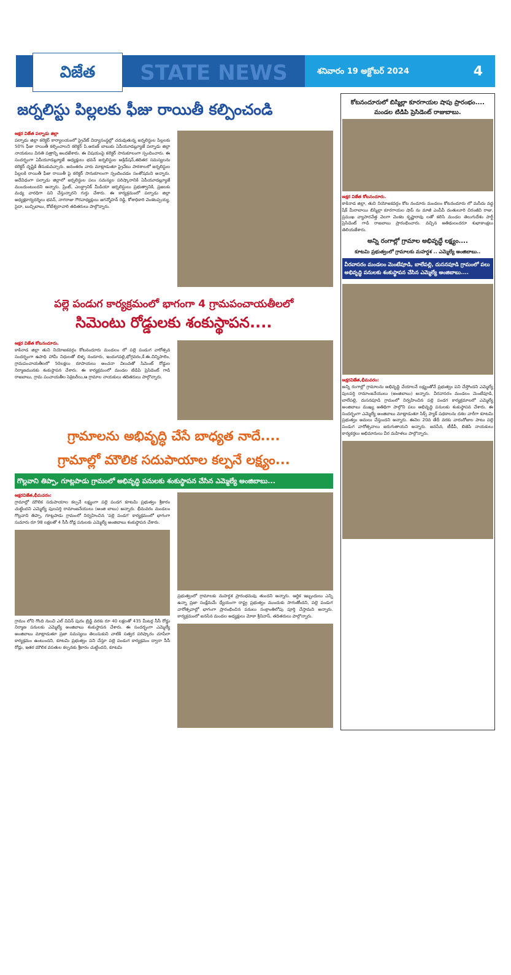విజేత
STATE NEWS
శనివారం 19 అక్టోబర్ 2024 4
జర్నలిస్టు పిల్లలకు ఫీజు రాయితీ కల్పించండి
అక్షర విజేత పల్నాడు జిల్లా
పల్నాడు జిల్లా కలెక్టర్ కార్యాలయంలో ప్రైవేట్ విద్యాసంస్థల్లో చదువుతున్న జర్నలిస్టుల పిల్లలకు 50% ఫీజు రాయితీ కల్పించాలని కలెక్టర్ పి.అరుణ్ బాబుకు ఏపీయూడబ్ల్యూజే పల్నాడు జిల్లా నాయకులు వినతి పత్రాన్ని అందజేశారు. ఈ విషయంపై కలెక్టర్ సానుకూలంగా స్పందించారు. ఈ సందర్భంగా ఏపీయూడబ్ల్యూజే అధ్యక్షులు భవన్ జర్నలిస్టుల అక్రిడేషన్,తదితర సమస్యలను కలెక్టర్ దృష్టికి తీసుకువచ్చారు. అనంతరం వారు మాట్లాడుతూ ప్రైవేటు పాఠశాలలో జర్నలిస్టుల పిల్లలకి రాయితీ ఫీజు రాయితీ పై కలెక్టర్ సానుకూలంగా స్పందించడం సంతోషమని అన్నారు. అదేవిధంగా పల్నాడు జిల్లాలో జర్నలిస్టుల పలు సమస్యల పరిష్కారానికి ఏపీయూడబ్ల్యూజే ముందుంటుందని అన్నారు. ప్రింట్, ఎలక్ట్రానిక్ మీడియా జర్నలిస్టులు ప్రభుత్వానికి, ప్రజలకు మధ్య వారధిగా పని చేస్తున్నారని గుర్తు చేశారు. ఈ కార్యక్రమంలో పల్నాడు జిల్లా అధ్యక్షకార్యదర్శిలు భవన్, నాగరాజు గౌరవాధ్యక్షులు జగన్మోహన్ రెడ్డి, కోశాధికారి వెంకటప్పయ్య, సైదా, బుచ్చిబాబు, కోటేశ్వరాచారి తదితరులు పాల్గొన్నారు.
పల్లె పండుగ కార్యక్రమంలో భాగంగా 4 గ్రామపంచాయతీలలో
సిమెంటు రోడ్డులకు శంకుస్థాపన....
అక్షర విజేత కోటనందూరు.
కాకినాడ జిల్లా తుని నియోజకవర్గం కోటనందూరు మండలం లో పల్లె పండుగ వారోత్సవ సందర్భంగా ఉపాధి హామీ నిధులతో బిళ్ళ నందూరు, ఇందుగపల్లి,భోగ్గవరం,కే.ఈ.చిన్నిపాలెం, గ్రామపంచాయతీలలో 50లక్షలు రూపాయలు అంచనా విలువతో సిమెంట్ రోడ్డుల నిర్మాణమునకు శంకుస్థాపన చేశారు. ఈ కార్యక్రమంలో మండల టిడిపి ప్రెసిడెంట్ గాడి రాజబాబు, గ్రామ పంచాయతీల సెక్రెటరీలు,ఆ గ్రామాల నాయకులు తదితరులు పాల్గొన్నారు.
గ్రామాలను అభివృద్ధి చేసే బాధ్యత నాదే....
గ్రామాల్లో మౌలిక సదుపాయాల కల్పనే లక్ష్యం...
గొల్లవాని తిప్పా, గూట్లపాడు గ్రామంలో అభివృద్ధి పనులకు శంకుస్థాపన చేసిన ఎమ్మెల్యే అంజిబాబు...
అక్షరవిజేత,భీమవరం:
గ్రామాల్లో మౌలిక సదుపాయాల కల్పనే లక్ష్యంగా పల్లె పండగ కూటమి ప్రభుత్వం శ్రీకారం చుట్టిందని ఎమ్మెల్యే పులపర్తి రామాంజనేయులు (అంజి బాబు) అన్నారు. భీమవరం మండలం గొల్లవాని తిప్పా, గూట్లపాడు గ్రామంలో నిర్వహించిన 'పల్లె పండగ' కార్యక్రమంలో భాగంగా సుమారు రూ 98 లక్షలతో 4 సీసీ రోడ్ల పనులకు ఎమ్మెల్యే అంజిబాబు శంకుస్థాపన చేశారు.
గ్రామం లోని గొంది నుంచి ఎల్ వివిన్ పురం బ్రిడ్జి వరకు రూ 40 లక్షలతో 435 మీటర్ల సీసీ రోడ్డు నిర్మాణ పనులకు ఎమ్మెల్యే అంజిబాబు శంకుస్థాపన చేశారు. ఈ సందర్భంగా ఎమ్మెల్యే అంజిబాబు మాట్లాడుతూ ప్రజా సమస్యలు తెలుసుకుని వాటికి సత్వర పరిష్కారం చూపేలా కార్యక్రమం ఉంటుందని, కూటమి ప్రభుత్వం పని చేస్తూ పల్లె పండుగ కార్యక్రమం ద్వారా సీసీ రోడ్లు, ఇతర మౌలిక వసతుల కల్పనకు శ్రీకారం చుట్టిందని, కూటమి
ప్రభుత్వంలో గ్రామాలకు మహర్దశ ప్రారంభమవు తుందని అన్నారు. ఆర్థిక ఇబ్బందులు ఎన్ని ఉన్నా ప్రజా సంక్షేమమే ధ్యేయంగా రాష్ట్ర ప్రభుత్వం ముందుకు సాగుతోందని, పల్లె పండుగ వారోత్సవాల్లో భాగంగా ప్రారంభించిన పనులు సంక్రాంతిలోపు పూర్తి చేస్తామని అన్నారు. కార్యక్రమంలో జనసేన మండల అధ్యక్షులు మోకా శ్రీనివాస్, తదితరులు పాల్గొన్నారు.
కోటనందూరులో బిస్మిల్లా కూరగాయల షాపు ప్రారంభం....
మండల టిడిపి ప్రెసిడెంట్ రాజుబాబు.
అక్షర విజేత కోటనందూరు.
కాకినాడ జిల్లా, తుని నియోజకవర్గం కోట నందూరు మండలం కోటనందూరు లో మసీదు వద్ద షేక్ మీరాబాయి బిస్మిల్లా కూరగాయల షాప్ ను మాజీ ఎంపీపీ దంతులూరి చిరంజీవి రాజు, ప్రముఖ వ్యాపారవేత్త వెలగా వెంకట కృష్ణారావు లతో కలిసి మండల తెలుగుదేశం పార్టీ ప్రెసిడెంట్ గాడి రాజబాబు ప్రారంభించారు. వచ్చిన అతిథులందరూ శుభాకాంక్షలు తెలియజేశారు.
అన్ని రంగాల్లో గ్రామాల అభివృద్ధే లక్ష్యం....
కూటమి ప్రభుత్వంలో గ్రామాలకు మహర్దశ .. ఎమ్మెల్యే అంజిబాబు..
వీరవాసరం మండలం మెంటేపూడి, బాలేపల్లి, దుసనపూడి గ్రామంలో పలు అభివృద్ధి పనులకు శంకుస్థాపన చేసిన ఎమ్మెల్యే అంజిబాబు....
అక్షరవిజేత,భీమవరం:
అన్ని రంగాల్లో గ్రామాలను అభివృద్ధి చేయాలనే లక్ష్యంతోనే ప్రభుత్వం పని చేస్తోందని ఎమ్మెల్యే పులపర్తి రామాంజనేయులు (అంజిబాబు) అన్నారు. వీరవాసరం మండలం మెంటేపూడి, బాలేపల్లి, దుసనపూడి గ్రామంలో నిర్వహించిన పల్లె పండగ కార్యక్రమాలలో ఎమ్మెల్యే అంజిబాబు ముఖ్య అతిథిగా పాల్గొని పలు అభివృద్ధి పనులకు శంకుస్థాపన చేశారు. ఈ సందర్భంగా ఎమ్మెల్యే అంజిబాబు మాట్లాడుతూ సిక్స్ ప్యాక్ పథకాలను దశల వారీగా కూటమి ప్రభుత్వం అమలు చేస్తుందని అన్నారు. ఈనెల 20వ తేదీ వరకు వారంరోజుల పాటు పల్లె పండుగ వారోత్సవాలు జరుగుతాయని అన్నారు. జనసేన, టీడీపీ, బిజెపి నాయకులు కార్యకర్తలు అభిమానులు వీర మహిళలు పాల్గొన్నారు.